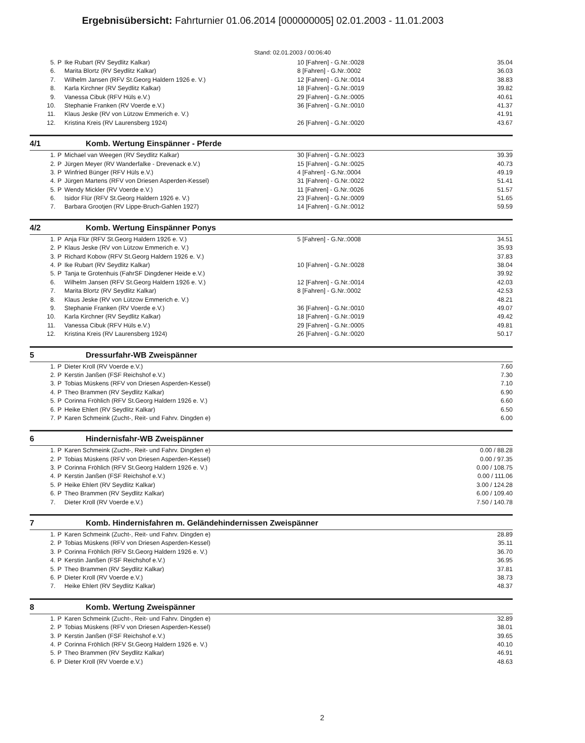Ergebnisübersicht: Fahrturnier 01.06.2014 [000000005] 02.01.2003 - 11.01.2003
Stand: 02.01.2003 / 00:06:40
| 5. | P | Ike Rubart (RV Seydlitz Kalkar) | 10 [Fahren] - G.Nr.:0028 | 35.04 |
| 6. | | Marita Blortz (RV Seydlitz Kalkar) | 8 [Fahren] - G.Nr.:0002 | 36.03 |
| 7. | | Wilhelm Jansen (RFV St.Georg Haldern 1926 e. V.) | 12 [Fahren] - G.Nr.:0014 | 38.83 |
| 8. | | Karla Kirchner (RV Seydlitz Kalkar) | 18 [Fahren] - G.Nr.:0019 | 39.82 |
| 9. | | Vanessa Cibuk (RFV Hüls e.V.) | 29 [Fahren] - G.Nr.:0005 | 40.61 |
| 10. | | Stephanie Franken (RV Voerde e.V.) | 36 [Fahren] - G.Nr.:0010 | 41.37 |
| 11. | | Klaus Jeske (RV von Lützow Emmerich e. V.) | | 41.91 |
| 12. | | Kristina Kreis (RV Laurensberg 1924) | 26 [Fahren] - G.Nr.:0020 | 43.67 |
4/1 Komb. Wertung Einspänner - Pferde
| 1. | P | Michael van Weegen (RV Seydlitz Kalkar) | 30 [Fahren] - G.Nr.:0023 | 39.39 |
| 2. | P | Jürgen Meyer (RV Wanderfalke - Drevenack e.V.) | 15 [Fahren] - G.Nr.:0025 | 40.73 |
| 3. | P | Winfried Bünger (RFV Hüls e.V.) | 4 [Fahren] - G.Nr.:0004 | 49.19 |
| 4. | P | Jürgen Martens (RFV von Driesen Asperden-Kessel) | 31 [Fahren] - G.Nr.:0022 | 51.41 |
| 5. | P | Wendy Mickler (RV Voerde e.V.) | 11 [Fahren] - G.Nr.:0026 | 51.57 |
| 6. | | Isidor Flür (RFV St.Georg Haldern 1926 e. V.) | 23 [Fahren] - G.Nr.:0009 | 51.65 |
| 7. | | Barbara Grootjen (RV Lippe-Bruch-Gahlen 1927) | 14 [Fahren] - G.Nr.:0012 | 59.59 |
4/2 Komb. Wertung Einspänner Ponys
| 1. | P | Anja Flür (RFV St.Georg Haldern 1926 e. V.) | 5 [Fahren] - G.Nr.:0008 | 34.51 |
| 2. | P | Klaus Jeske (RV von Lützow Emmerich e. V.) | | 35.93 |
| 3. | P | Richard Kobow (RFV St.Georg Haldern 1926 e. V.) | | 37.83 |
| 4. | P | Ike Rubart (RV Seydlitz Kalkar) | 10 [Fahren] - G.Nr.:0028 | 38.04 |
| 5. | P | Tanja te Grotenhuis (FahrSF Dingdener Heide e.V.) | | 39.92 |
| 6. | | Wilhelm Jansen (RFV St.Georg Haldern 1926 e. V.) | 12 [Fahren] - G.Nr.:0014 | 42.03 |
| 7. | | Marita Blortz (RV Seydlitz Kalkar) | 8 [Fahren] - G.Nr.:0002 | 42.53 |
| 8. | | Klaus Jeske (RV von Lützow Emmerich e. V.) | | 48.21 |
| 9. | | Stephanie Franken (RV Voerde e.V.) | 36 [Fahren] - G.Nr.:0010 | 49.07 |
| 10. | | Karla Kirchner (RV Seydlitz Kalkar) | 18 [Fahren] - G.Nr.:0019 | 49.42 |
| 11. | | Vanessa Cibuk (RFV Hüls e.V.) | 29 [Fahren] - G.Nr.:0005 | 49.81 |
| 12. | | Kristina Kreis (RV Laurensberg 1924) | 26 [Fahren] - G.Nr.:0020 | 50.17 |
5 Dressurfahr-WB Zweispänner
| 1. | P | Dieter Kroll (RV Voerde e.V.) | | 7.60 |
| 2. | P | Kerstin Janßen (FSF Reichshof e.V.) | | 7.30 |
| 3. | P | Tobias Müskens (RFV von Driesen Asperden-Kessel) | | 7.10 |
| 4. | P | Theo Brammen (RV Seydlitz Kalkar) | | 6.90 |
| 5. | P | Corinna Fröhlich (RFV St.Georg Haldern 1926 e. V.) | | 6.60 |
| 6. | P | Heike Ehlert (RV Seydlitz Kalkar) | | 6.50 |
| 7. | P | Karen Schmeink (Zucht-, Reit- und Fahrv. Dingden e) | | 6.00 |
6 Hindernisfahr-WB Zweispänner
| 1. | P | Karen Schmeink (Zucht-, Reit- und Fahrv. Dingden e) | | 0.00 / 88.28 |
| 2. | P | Tobias Müskens (RFV von Driesen Asperden-Kessel) | | 0.00 / 97.35 |
| 3. | P | Corinna Fröhlich (RFV St.Georg Haldern 1926 e. V.) | | 0.00 / 108.75 |
| 4. | P | Kerstin Janßen (FSF Reichshof e.V.) | | 0.00 / 111.06 |
| 5. | P | Heike Ehlert (RV Seydlitz Kalkar) | | 3.00 / 124.28 |
| 6. | P | Theo Brammen (RV Seydlitz Kalkar) | | 6.00 / 109.40 |
| 7. | | Dieter Kroll (RV Voerde e.V.) | | 7.50 / 140.78 |
7 Komb. Hindernisfahren m. Geländehindernissen Zweispänner
| 1. | P | Karen Schmeink (Zucht-, Reit- und Fahrv. Dingden e) | | 28.89 |
| 2. | P | Tobias Müskens (RFV von Driesen Asperden-Kessel) | | 35.11 |
| 3. | P | Corinna Fröhlich (RFV St.Georg Haldern 1926 e. V.) | | 36.70 |
| 4. | P | Kerstin Janßen (FSF Reichshof e.V.) | | 36.95 |
| 5. | P | Theo Brammen (RV Seydlitz Kalkar) | | 37.81 |
| 6. | P | Dieter Kroll (RV Voerde e.V.) | | 38.73 |
| 7. | | Heike Ehlert (RV Seydlitz Kalkar) | | 48.37 |
8 Komb. Wertung Zweispänner
| 1. | P | Karen Schmeink (Zucht-, Reit- und Fahrv. Dingden e) | | 32.89 |
| 2. | P | Tobias Müskens (RFV von Driesen Asperden-Kessel) | | 38.01 |
| 3. | P | Kerstin Janßen (FSF Reichshof e.V.) | | 39.65 |
| 4. | P | Corinna Fröhlich (RFV St.Georg Haldern 1926 e. V.) | | 40.10 |
| 5. | P | Theo Brammen (RV Seydlitz Kalkar) | | 46.91 |
| 6. | P | Dieter Kroll (RV Voerde e.V.) | | 48.63 |
2